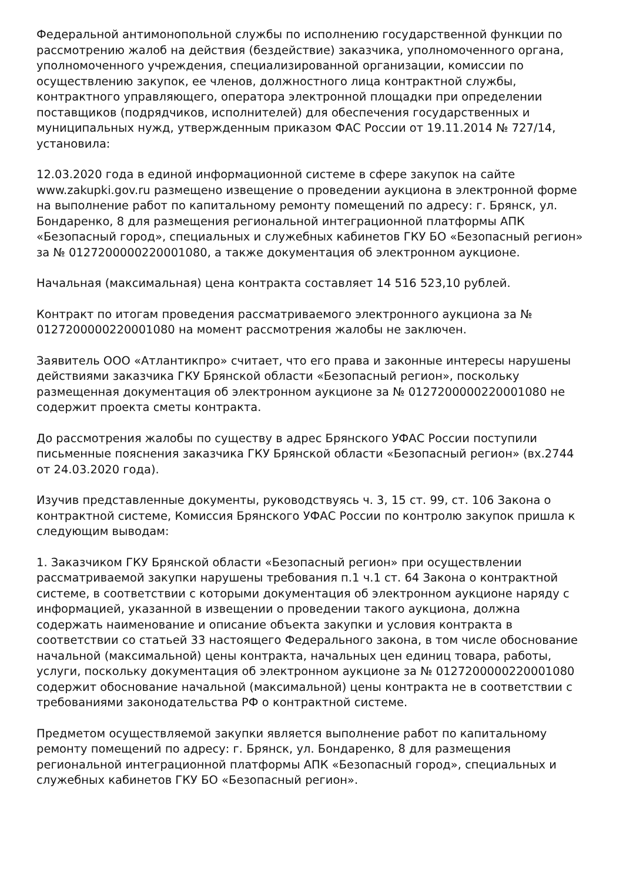Федеральной антимонопольной службы по исполнению государственной функции по рассмотрению жалоб на действия (бездействие) заказчика, уполномоченного органа, уполномоченного учреждения, специализированной организации, комиссии по осуществлению закупок, ее членов, должностного лица контрактной службы, контрактного управляющего, оператора электронной площадки при определении поставщиков (подрядчиков, исполнителей) для обеспечения государственных и муниципальных нужд, утвержденным приказом ФАС России от 19.11.2014 № 727/14, установила:
12.03.2020 года в единой информационной системе в сфере закупок на сайте www.zakupki.gov.ru размещено извещение о проведении аукциона в электронной форме на выполнение работ по капитальному ремонту помещений по адресу: г. Брянск, ул. Бондаренко, 8 для размещения региональной интеграционной платформы АПК «Безопасный город», специальных и служебных кабинетов ГКУ БО «Безопасный регион» за № 0127200000220001080, а также документация об электронном аукционе.
Начальная (максимальная) цена контракта составляет 14 516 523,10 рублей.
Контракт по итогам проведения рассматриваемого электронного аукциона за № 0127200000220001080 на момент рассмотрения жалобы не заключен.
Заявитель ООО «Атлантикпро» считает, что его права и законные интересы нарушены действиями заказчика ГКУ Брянской области «Безопасный регион», поскольку размещенная документация об электронном аукционе за № 0127200000220001080 не содержит проекта сметы контракта.
До рассмотрения жалобы по существу в адрес Брянского УФАС России поступили письменные пояснения заказчика ГКУ Брянской области «Безопасный регион» (вх.2744 от 24.03.2020 года).
Изучив представленные документы, руководствуясь ч. 3, 15 ст. 99, ст. 106 Закона о контрактной системе, Комиссия Брянского УФАС России по контролю закупок пришла к следующим выводам:
1. Заказчиком ГКУ Брянской области «Безопасный регион» при осуществлении рассматриваемой закупки нарушены требования п.1 ч.1 ст. 64 Закона о контрактной системе, в соответствии с которыми документация об электронном аукционе наряду с информацией, указанной в извещении о проведении такого аукциона, должна содержать наименование и описание объекта закупки и условия контракта в соответствии со статьей 33 настоящего Федерального закона, в том числе обоснование начальной (максимальной) цены контракта, начальных цен единиц товара, работы, услуги, поскольку документация об электронном аукционе за № 0127200000220001080 содержит обоснование начальной (максимальной) цены контракта не в соответствии с требованиями законодательства РФ о контрактной системе.
Предметом осуществляемой закупки является выполнение работ по капитальному ремонту помещений по адресу: г. Брянск, ул. Бондаренко, 8 для размещения региональной интеграционной платформы АПК «Безопасный город», специальных и служебных кабинетов ГКУ БО «Безопасный регион».